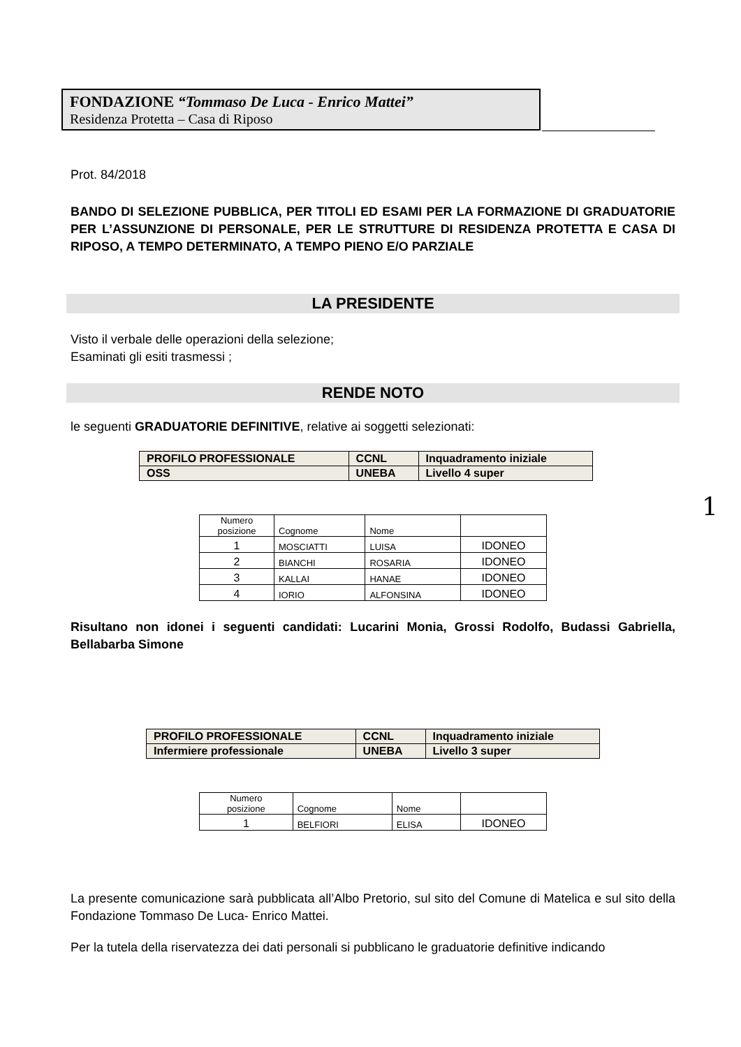FONDAZIONE “Tommaso De Luca - Enrico Mattei”
Residenza Protetta – Casa di Riposo
Prot. 84/2018
BANDO DI SELEZIONE PUBBLICA, PER TITOLI ED ESAMI PER LA FORMAZIONE DI GRADUATORIE PER L’ASSUNZIONE DI PERSONALE, PER LE STRUTTURE DI RESIDENZA PROTETTA E CASA DI RIPOSO, A TEMPO DETERMINATO, A TEMPO PIENO E/O PARZIALE
LA PRESIDENTE
Visto il verbale delle operazioni della selezione;
Esaminati gli esiti trasmessi ;
RENDE NOTO
le seguenti GRADUATORIE DEFINITIVE, relative ai soggetti selezionati:
| PROFILO PROFESSIONALE | CCNL | Inquadramento iniziale |
| OSS | UNEBA | Livello 4 super |
| Numero posizione | Cognome | Nome | |
| 1 | MOSCIATTI | LUISA | IDONEO |
| 2 | BIANCHI | ROSARIA | IDONEO |
| 3 | KALLAI | HANAE | IDONEO |
| 4 | IORIO | ALFONSINA | IDONEO |
Risultano non idonei i seguenti candidati: Lucarini Monia, Grossi Rodolfo, Budassi Gabriella, Bellabarba Simone
| PROFILO PROFESSIONALE | CCNL | Inquadramento iniziale |
| Infermiere professionale | UNEBA | Livello 3 super |
| Numero posizione | Cognome | Nome | |
| 1 | BELFIORI | ELISA | IDONEO |
La presente comunicazione sarà pubblicata all’Albo Pretorio, sul sito del Comune di Matelica e sul sito della Fondazione Tommaso De Luca- Enrico Mattei.
Per la tutela della riservatezza dei dati personali si pubblicano le graduatorie definitive indicando
1